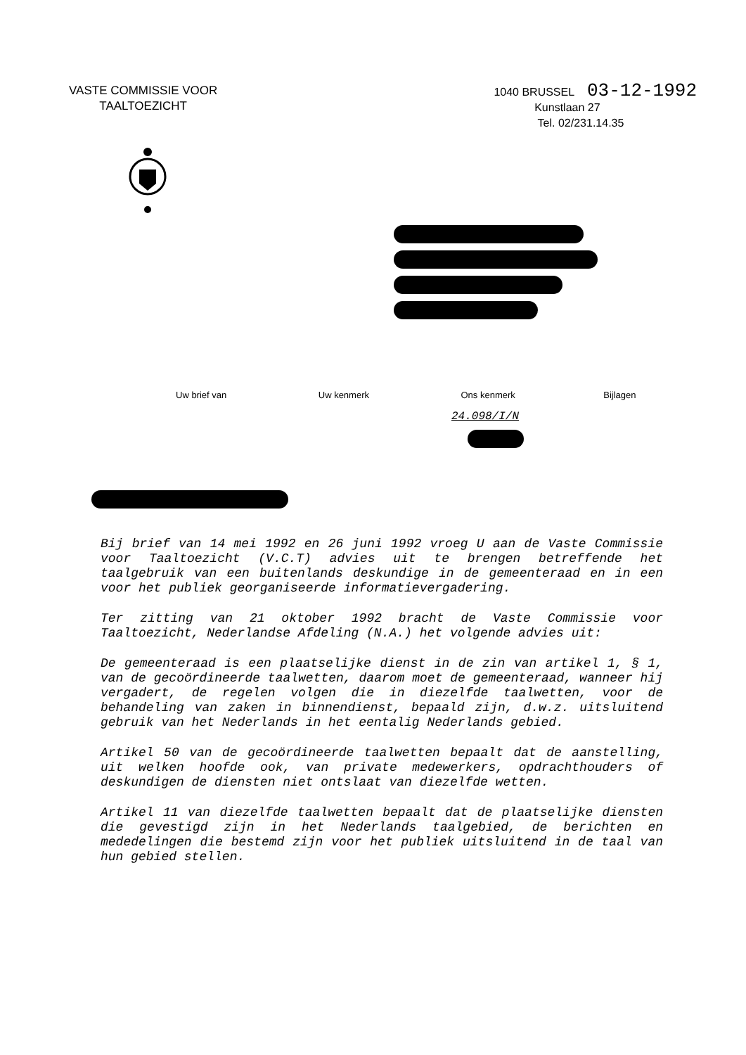VASTE COMMISSIE VOOR
TAALTOEZICHT
1040 BRUSSEL 03-12-1992
Kunstlaan 27
Tel. 02/231.14.35
Uw brief van Uw kenmerk Ons kenmerk Bijlagen
24.098/I/N
Bij brief van 14 mei 1992 en 26 juni 1992 vroeg U aan de Vaste Commissie voor Taaltoezicht (V.C.T) advies uit te brengen betreffende het taalgebruik van een buitenlands deskundige in de gemeenteraad en in een voor het publiek georganiseerde informatievergadering.
Ter zitting van 21 oktober 1992 bracht de Vaste Commissie voor Taaltoezicht, Nederlandse Afdeling (N.A.) het volgende advies uit:
De gemeenteraad is een plaatselijke dienst in de zin van artikel 1, § 1, van de gecoördineerde taalwetten, daarom moet de gemeenteraad, wanneer hij vergadert, de regelen volgen die in diezelfde taalwetten, voor de behandeling van zaken in binnendienst, bepaald zijn, d.w.z. uitsluitend gebruik van het Nederlands in het eentalig Nederlands gebied.
Artikel 50 van de gecoördineerde taalwetten bepaalt dat de aanstelling, uit welken hoofde ook, van private medewerkers, opdrachthouders of deskundigen de diensten niet ontslaat van diezelfde wetten.
Artikel 11 van diezelfde taalwetten bepaalt dat de plaatselijke diensten die gevestigd zijn in het Nederlands taalgebied, de berichten en mededelingen die bestemd zijn voor het publiek uitsluitend in de taal van hun gebied stellen.